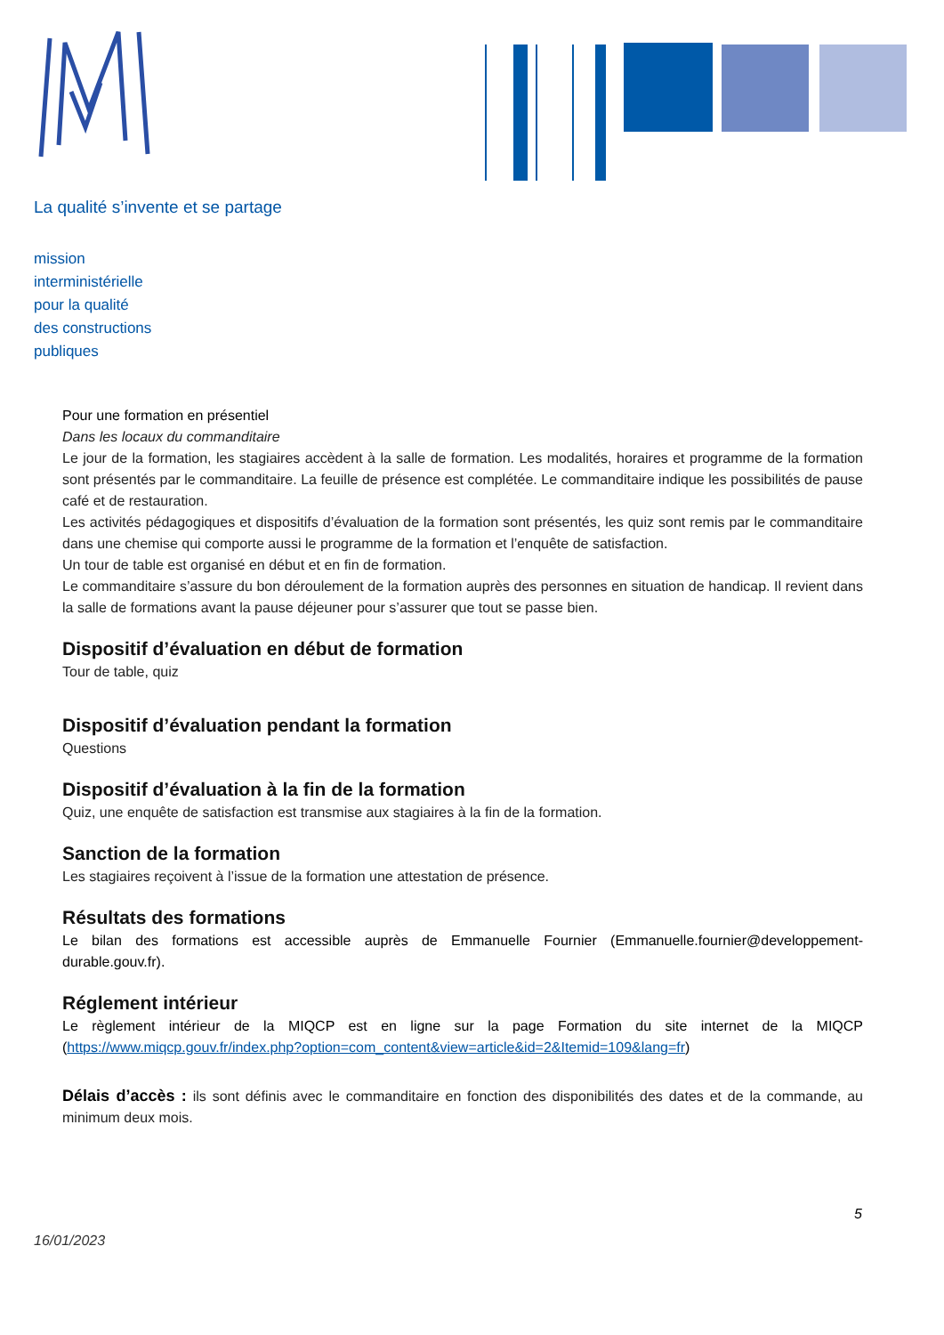La qualité s’invente et se partage
mission
interministérielle
pour la qualité
des constructions
publiques
Pour une formation en présentiel
Dans les locaux du commanditaire
Le jour de la formation, les stagiaires accèdent à la salle de formation. Les modalités, horaires et programme de la formation sont présentés par le commanditaire. La feuille de présence est complétée. Le commanditaire indique les possibilités de pause café et de restauration.
Les activités pédagogiques et dispositifs d’évaluation de la formation sont présentés, les quiz sont remis par le commanditaire dans une chemise qui comporte aussi le programme de la formation et l’enquête de satisfaction.
Un tour de table est organisé en début et en fin de formation.
Le commanditaire s’assure du bon déroulement de la formation auprès des personnes en situation de handicap. Il revient dans la salle de formations avant la pause déjeuner pour s’assurer que tout se passe bien.
Dispositif d’évaluation en début de formation
Tour de table, quiz
Dispositif d’évaluation pendant la formation
Questions
Dispositif d’évaluation à la fin de la formation
Quiz, une enquête de satisfaction est transmise aux stagiaires à la fin de la formation.
Sanction de la formation
Les stagiaires reçoivent à l’issue de la formation une attestation de présence.
Résultats des formations
Le bilan des formations est accessible auprès de Emmanuelle Fournier (Emmanuelle.fournier@developpement-durable.gouv.fr).
Réglement intérieur
Le règlement intérieur de la MIQCP est en ligne sur la page Formation du site internet de la MIQCP (https://www.miqcp.gouv.fr/index.php?option=com_content&view=article&id=2&Itemid=109&lang=fr)
Délais d’accès : ils sont définis avec le commanditaire en fonction des disponibilités des dates et de la commande, au minimum deux mois.
5
16/01/2023